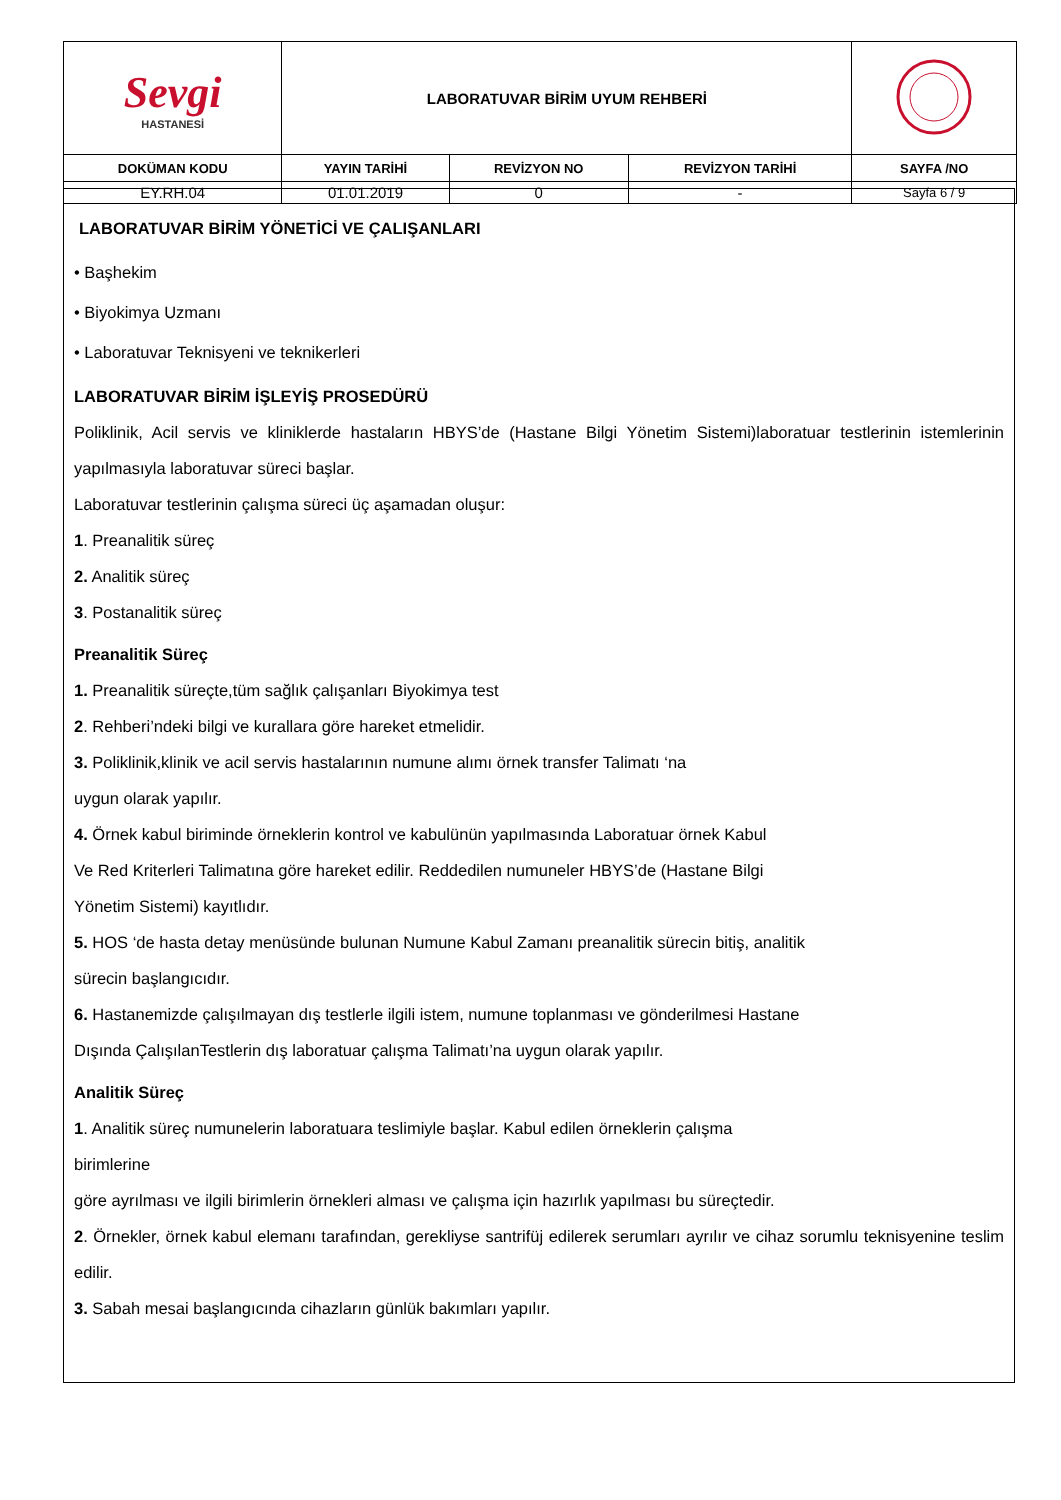| Sevgi HASTANESİ | LABORATUVAR BİRİM UYUM REHBERİ | | | |
| DOKÜMAN KODU | YAYIN TARİHİ | REVİZYON NO | REVİZYON TARİHİ | SAYFA /NO |
| EY.RH.04 | 01.01.2019 | 0 | - | Sayfa 6 / 9 |
LABORATUVAR BİRİM YÖNETİCİ VE ÇALIŞANLARI
• Başhekim
• Biyokimya Uzmanı
• Laboratuvar Teknisyeni ve teknikerleri
LABORATUVAR BİRİM İŞLEYİŞ PROSEDÜRÜ
Poliklinik, Acil servis ve kliniklerde hastaların HBYS’de (Hastane Bilgi Yönetim Sistemi)laboratuar testlerinin istemlerinin yapılmasıyla laboratuvar süreci başlar.
Laboratuvar testlerinin çalışma süreci üç aşamadan oluşur:
1. Preanalitik süreç
2. Analitik süreç
3. Postanalitik süreç
Preanalitik Süreç
1. Preanalitik süreçte,tüm sağlık çalışanları Biyokimya test
2. Rehberi’ndeki bilgi ve kurallara göre hareket etmelidir.
3. Poliklinik,klinik ve acil servis hastalarının numune alımı örnek transfer Talimatı ‘na
uygun olarak yapılır.
4. Örnek kabul biriminde örneklerin kontrol ve kabulünün yapılmasında Laboratuar örnek Kabul
Ve Red Kriterleri Talimatına göre hareket edilir. Reddedilen numuneler HBYS’de (Hastane Bilgi
Yönetim Sistemi) kayıtlıdır.
5. HOS ‘de hasta detay menüsünde bulunan Numune Kabul Zamanı preanalitik sürecin bitiş, analitik
sürecin başlangıcıdır.
6. Hastanemizde çalışılmayan dış testlerle ilgili istem, numune toplanması ve gönderilmesi Hastane
Dışında ÇalışılanTestlerin dış laboratuar çalışma Talimatı’na uygun olarak yapılır.
Analitik Süreç
1. Analitik süreç numunelerin laboratuara teslimiyle başlar. Kabul edilen örneklerin çalışma
birimlerine
göre ayrılması ve ilgili birimlerin örnekleri alması ve çalışma için hazırlık yapılması bu süreçtedir.
2. Örnekler, örnek kabul elemanı tarafından, gerekliyse santrifüj edilerek serumları ayrılır ve cihaz sorumlu teknisyenine teslim edilir.
3. Sabah mesai başlangıcında cihazların günlük bakımları yapılır.